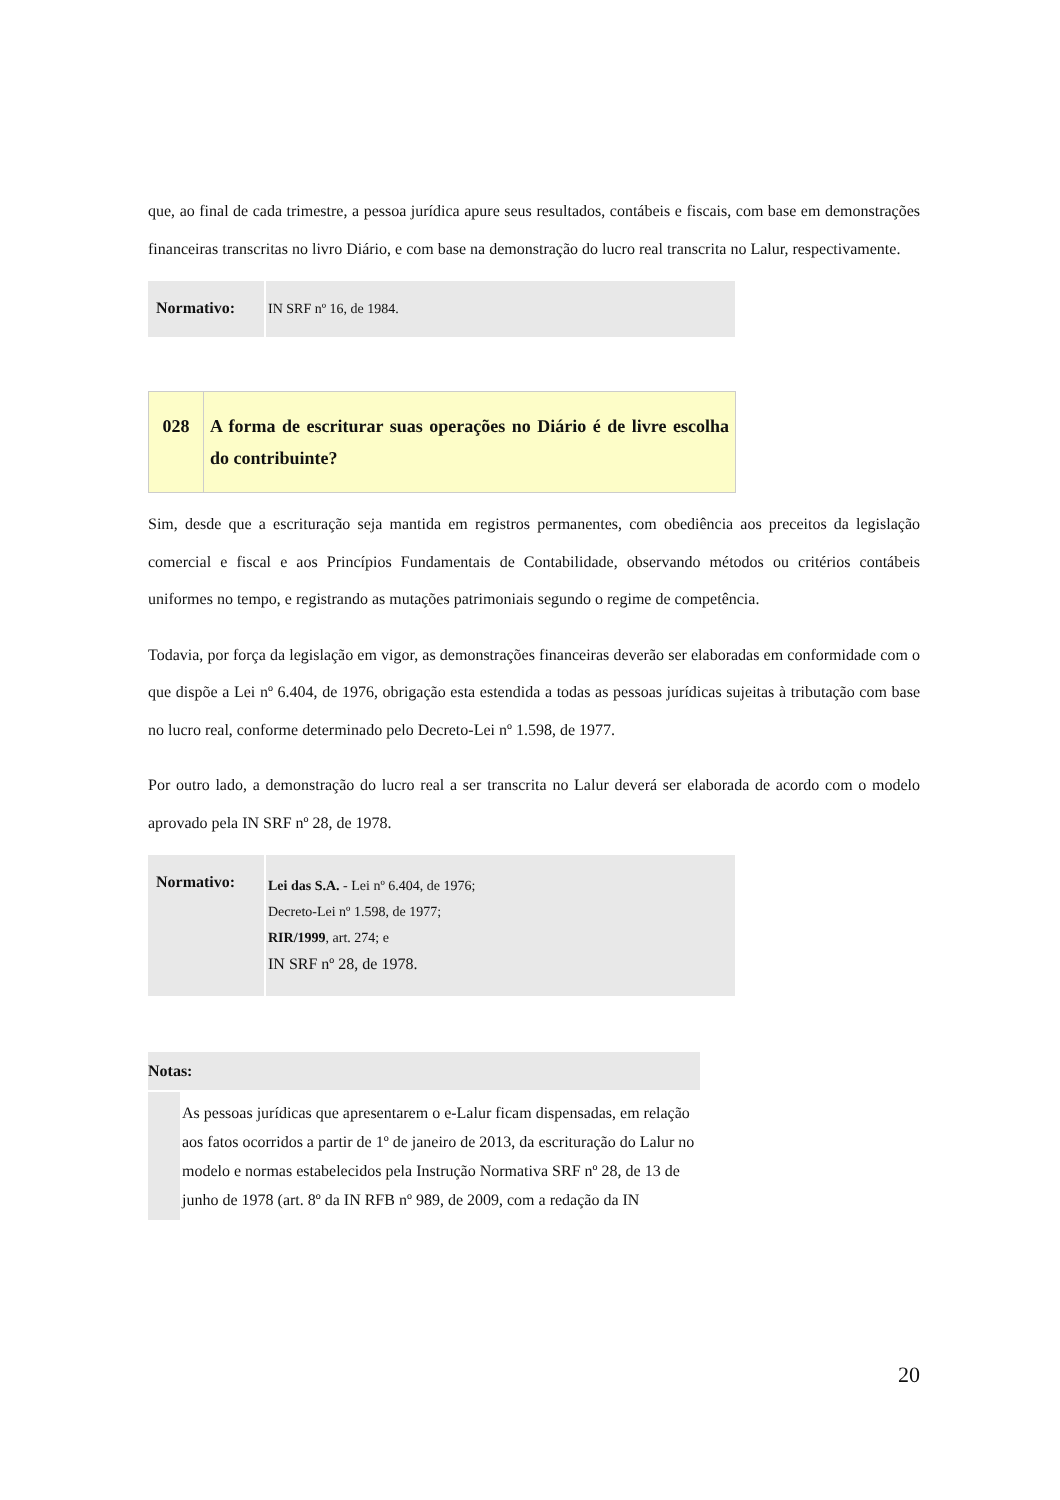que, ao final de cada trimestre, a pessoa jurídica apure seus resultados, contábeis e fiscais, com base em demonstrações financeiras transcritas no livro Diário, e com base na demonstração do lucro real transcrita no Lalur, respectivamente.
| Normativo: | IN SRF nº 16, de 1984. |
| 028 | A forma de escriturar suas operações no Diário é de livre escolha do contribuinte? |
Sim, desde que a escrituração seja mantida em registros permanentes, com obediência aos preceitos da legislação comercial e fiscal e aos Princípios Fundamentais de Contabilidade, observando métodos ou critérios contábeis uniformes no tempo, e registrando as mutações patrimoniais segundo o regime de competência.
Todavia, por força da legislação em vigor, as demonstrações financeiras deverão ser elaboradas em conformidade com o que dispõe a Lei nº 6.404, de 1976, obrigação esta estendida a todas as pessoas jurídicas sujeitas à tributação com base no lucro real, conforme determinado pelo Decreto-Lei nº 1.598, de 1977.
Por outro lado, a demonstração do lucro real a ser transcrita no Lalur deverá ser elaborada de acordo com o modelo aprovado pela IN SRF nº 28, de 1978.
| Normativo: | Lei das S.A. - Lei nº 6.404, de 1976; Decreto-Lei nº 1.598, de 1977; RIR/1999 , art. 274; e IN SRF nº 28, de 1978. |
| Notas: | |
| | As pessoas jurídicas que apresentarem o e-Lalur ficam dispensadas, em relação aos fatos ocorridos a partir de 1º de janeiro de 2013, da escrituração do Lalur no modelo e normas estabelecidos pela Instrução Normativa SRF nº 28, de 13 de junho de 1978 (art. 8º da IN RFB nº 989, de 2009, com a redação da IN |
20